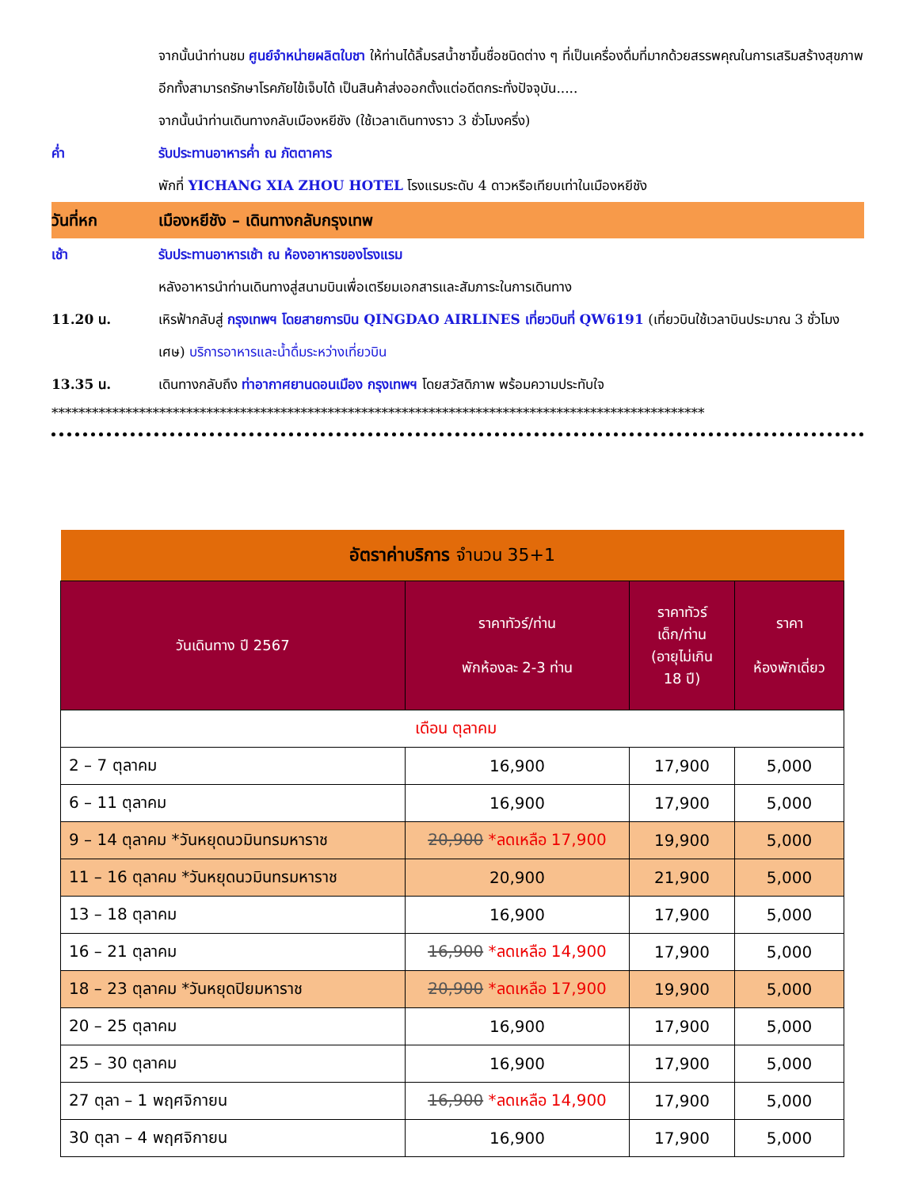จากนั้นนำท่านชม ศูนย์จำหน่ายผลิตใบชา ให้ท่านได้ลิ้มรสน้ำชาขึ้นชื่อชนิดต่าง ๆ ที่เป็นเครื่องดื่มที่มากด้วยสรรพคุณในการเสริมสร้างสุขภาพ อีกทั้งสามารถรักษาโรคภัยไข้เจ็บได้ เป็นสินค้าส่งออกตั้งแต่อดีตกระทั่งปัจจุบัน.....
จากนั้นนำท่านเดินทางกลับเมืองหยีชัง (ใช้เวลาเดินทางราว 3 ชั่วโมงครึ่ง)
ค่ำ รับประทานอาหารค่ำ ณ ภัตตาคาร
พักที่ YICHANG XIA ZHOU HOTEL โรงแรมระดับ 4 ดาวหรือเทียบเท่าในเมืองหยีชัง
วันที่หก เมืองหยีชัง – เดินทางกลับกรุงเทพ
เช้า รับประทานอาหารเช้า ณ ห้องอาหารของโรงแรม
หลังอาหารนำท่านเดินทางสู่สนามบินเพื่อเตรียมเอกสารและสัมภาระในการเดินทาง
11.20 น. เหิรฟ้ากลับสู่ กรุงเทพฯ โดยสายการบิน QINGDAO AIRLINES เที่ยวบินที่ QW6191 (เที่ยวบินใช้เวลาบินประมาณ 3 ชั่วโมงเศษ) บริการอาหารและน้ำดื่มระหว่างเที่ยวบิน
13.35 น. เดินทางกลับถึง ท่าอากาศยานดอนเมือง กรุงเทพฯ โดยสวัสดิภาพ พร้อมความประทับใจ
*************************************************************************************************
| อัตราค่าบริการ จำนวน 35+1 | | | |
| --- | --- | --- | --- |
| วันเดินทาง ปี 2567 | ราคาทัวร์/ท่าน พักห้องละ 2-3 ท่าน | ราคาทัวร์ เด็ก/ท่าน (อายุไม่เกิน 18 ปี) | ราคา ห้องพักเดี่ยว |
| เดือน ตุลาคม | | | |
| 2 – 7 ตุลาคม | 16,900 | 17,900 | 5,000 |
| 6 – 11 ตุลาคม | 16,900 | 17,900 | 5,000 |
| 9 – 14 ตุลาคม *วันหยุดนวมินทรมหาราช | 20,900 *ลดเหลือ 17,900 | 19,900 | 5,000 |
| 11 – 16 ตุลาคม *วันหยุดนวมินทรมหาราช | 20,900 | 21,900 | 5,000 |
| 13 – 18 ตุลาคม | 16,900 | 17,900 | 5,000 |
| 16 – 21 ตุลาคม | 16,900 *ลดเหลือ 14,900 | 17,900 | 5,000 |
| 18 – 23 ตุลาคม *วันหยุดปิยมหาราช | 20,900 *ลดเหลือ 17,900 | 19,900 | 5,000 |
| 20 – 25 ตุลาคม | 16,900 | 17,900 | 5,000 |
| 25 – 30 ตุลาคม | 16,900 | 17,900 | 5,000 |
| 27 ตุลา – 1 พฤศจิกายน | 16,900 *ลดเหลือ 14,900 | 17,900 | 5,000 |
| 30 ตุลา – 4 พฤศจิกายน | 16,900 | 17,900 | 5,000 |